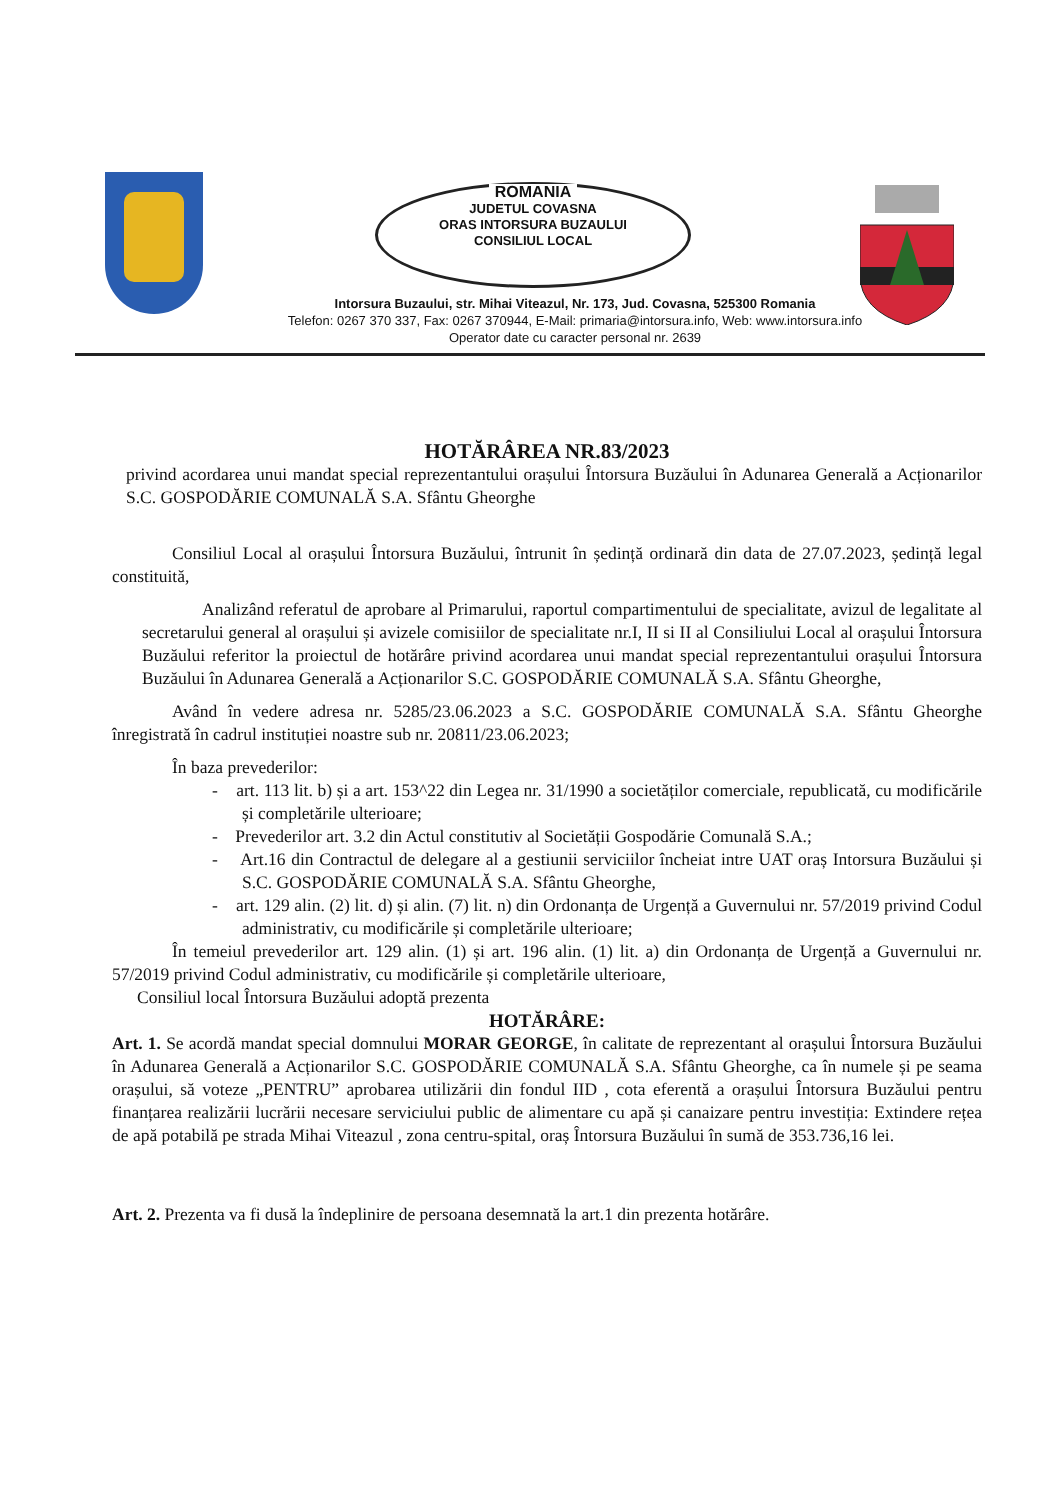ROMANIA
JUDETUL COVASNA
ORAS INTORSURA BUZAULUI
CONSILIUL LOCAL
Intorsura Buzaului, str. Mihai Viteazul, Nr. 173, Jud. Covasna, 525300 Romania
Telefon: 0267 370 337, Fax: 0267 370944, E-Mail: primaria@intorsura.info, Web: www.intorsura.info
Operator date cu caracter personal nr. 2639
HOTĂRÂREA NR.83/2023
privind acordarea unui mandat special reprezentantului orașului Întorsura Buzăului în Adunarea Generală a Acționarilor S.C. GOSPODĂRIE COMUNALĂ S.A. Sfântu Gheorghe
Consiliul Local al orașului Întorsura Buzăului, întrunit în ședință ordinară din data de 27.07.2023, ședință legal constituită,
Analizând referatul de aprobare al Primarului, raportul compartimentului de specialitate, avizul de legalitate al secretarului general al orașului și avizele comisiilor de specialitate nr.I, II si II al Consiliului Local al orașului Întorsura Buzăului referitor la proiectul de hotărâre privind acordarea unui mandat special reprezentantului orașului Întorsura Buzăului în Adunarea Generală a Acționarilor S.C. GOSPODĂRIE COMUNALĂ S.A. Sfântu Gheorghe,
Având în vedere adresa nr. 5285/23.06.2023 a S.C. GOSPODĂRIE COMUNALĂ S.A. Sfântu Gheorghe înregistrată în cadrul instituției noastre sub nr. 20811/23.06.2023;
În baza prevederilor:
- art. 113 lit. b) și a art. 153^22 din Legea nr. 31/1990 a societăților comerciale, republicată, cu modificările și completările ulterioare;
- Prevederilor art. 3.2 din Actul constitutiv al Societății Gospodărie Comunală S.A.;
- Art.16 din Contractul de delegare al a gestiunii serviciilor încheiat intre UAT oraș Intorsura Buzăului și S.C. GOSPODĂRIE COMUNALĂ S.A. Sfântu Gheorghe,
- art. 129 alin. (2) lit. d) și alin. (7) lit. n) din Ordonanța de Urgență a Guvernului nr. 57/2019 privind Codul administrativ, cu modificările și completările ulterioare;
În temeiul prevederilor art. 129 alin. (1) și art. 196 alin. (1) lit. a) din Ordonanța de Urgență a Guvernului nr. 57/2019 privind Codul administrativ, cu modificările și completările ulterioare,
Consiliul local Întorsura Buzăului adoptă prezenta
HOTĂRÂRE:
Art. 1. Se acordă mandat special domnului MORAR GEORGE, în calitate de reprezentant al orașului Întorsura Buzăului în Adunarea Generală a Acționarilor S.C. GOSPODĂRIE COMUNALĂ S.A. Sfântu Gheorghe, ca în numele și pe seama orașului, să voteze „PENTRU” aprobarea utilizării din fondul IID , cota eferentă a orașului Întorsura Buzăului pentru finanțarea realizării lucrării necesare serviciului public de alimentare cu apă și canaizare pentru investiția: Extindere rețea de apă potabilă pe strada Mihai Viteazul , zona centru-spital, oraș Întorsura Buzăului în sumă de 353.736,16 lei.
Art. 2. Prezenta va fi dusă la îndeplinire de persoana desemnată la art.1 din prezenta hotărâre.